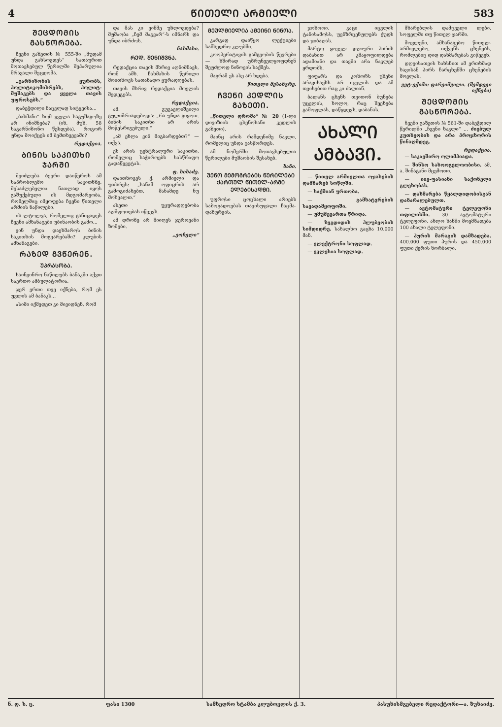4 ᲬᲘᲗᲔᲚᲘ ᲐᲠᲛᲘᲔᲚᲘ 583
ᲨᲔᲪᲓᲝᲛᲘᲡ ᲒᲐᲡᲬᲝᲠᲔᲑᲐ.
ჩვენი გაზეთის № 555-ში „მუდამ უნდა გახსოვდეს“ სათაურით მოთავსებულ წერილში შეპარულია მრავალი შეცდომა.
„გარნიზონის ყურობს, პოლიტიკომისრებს, პოლიტ- მუშაკებს და ყველა თავის უფროსებს.“
დაბეჭდილი ნაცვლად სიტყვისა...
„ბასმაჩი“ ხომ ყველა საგუშაგოზე არ ინიშნება? (იხ. მუხ. 58 საგარნიზონო წესდება). როგორ უნდა მოიქცეს იმ შემთხვევაში?
რედაქცია.
ᲑᲘᲜᲘᲡ ᲡᲐᲙᲘᲗᲮᲘ ᲯᲐᲠᲨᲘ
შეიძლება ბევრი დაიწეროს ამ საპრობლემო საკითხზე. შესაძლებელია ნათლად იყოს გაშუქებული ის მდგომარეობა, რომელშიც იმყოფება ჩვენი წითელი არმიის ნაწილები.
ის ლტოლვა, რომელიც განიცადეს ჩვენი ამხანაგები უბინაობის გამო...
ვინ უნდა დაეხმაროს ბინის საკითხის მოგვარებაში? კლუბის ამხანაგები.
ᲠᲐᲖᲔᲓ ᲒᲕᲬᲔᲠᲔᲜ.
ᲣᲞᲠᲐᲡᲝᲑᲐ.
საინჟინრო ნაწილებს ბანაკში აქვთ საერთო ამბულატორია.
ჯერ ერთი თვე იქნება, რომ ეს უვლის ამ ბანაკს...
ასიმი იქმედეთ კი მივიდნენ, რომ
და მას კი ვინმე უხლოვდება? მუშაობა „ჩემ მაგვარ“-ს იმნარს და უნდა იბრძოს.
ჩახმახი.
ᲠᲔᲓ. ᲨᲔᲜᲘᲨᲕᲜᲐ.
რედაქცია თავის მხრივ აღნიშნავს, რომ ამხ. ჩახმახის წერილი მოითხოვს სათანადო ყურადღებას.
თავის მხრივ რედაქცია მოელის შედეგებს.
რედაქცია.
ამ. გუგავლიშვილი გულიშრიადებოდა: „რა უნდა გიყოთ. ბინის საკითხი არ არის მოწესრიგებული.“
„ამ ეხლა ვინ მიგბარდებთ?“ — თქვა.
ეს არის ცენტრალური საკითხი, რომელიც საჭიროებს სასწრაფო გადაწყვეტას.
ფ. ხიხაძე.
დაითხოვეს ქ. არმიელი და უთხრეს: „სანამ ოფიცრის არ გამოგიძახებთ, მანამდე ნუ მოხვალთ.“
ასეთი უყურადღებობა აღშფოთებას იწვევს.
ამ დროზე არ მიიღეს ჯეროვანი ზომები.
„ვოჩელი“
ᲛᲔᲣᲚᲛᲘᲔᲚᲘᲐ ᲐᲛᲔᲘᲜᲘ ᲜᲘᲜᲝᲐ.
კარგად დაიწყო ლექციები სამხედრო კლუბში.
კოოპერატივის გამგეობის წევრები — ხშირად უზრუნველყოფდნენ შეუძლოდ ნინოვის საქმეს.
მაგრამ ეს ასე არ ხდება.
წითელი მესანგრე.
ᲩᲕᲔᲜᲘ ᲙᲔᲓᲚᲘᲡ ᲒᲐᲖᲔᲗᲘ.
„წითელი დროშა“ № 20 (1-ლი დივიზიის ცხენოსანი კედლის გაზეთი).
მაინც არის რამდენიმე ნაკლი, რომელიც უნდა გასწორდეს.
ამ ნომერში მოთავსებულია წერილები მუშაობის შესახებ.
ხანი.
ᲣᲔᲜᲝ ᲛᲔᲛᲝᲒᲠᲔᲑᲘᲡ ᲬᲔᲠᲘᲚᲔᲑᲘ ᲥᲐᲠᲗᲣᲚ ᲬᲘᲗᲔᲚ-ᲐᲠᲛᲘ ᲔᲚᲔᲑᲘᲡᲐᲓᲛᲘ.
უფროსი ცოცხალი არიებს საზოგადოებას თავისუფალი ჩაცმა-დახურვის.
ჯოხოოი. კაცი იცვლის ტანისამოსს, უვნზრცენულებს ქუდს და ჯიბაღას.
მარტო ყოველ დღიური პირის დაბანით არ კმაყოფილდება ადამიანი და თავში არა ნაკლებ ყრდობს.
ფიფარს და კოხორს ცხენი არავისაეხს არ იცვლის და ამ თვისებით რაც კი ძალიან.
ბალანს ცხენს თვითონ ბუნება უცვლის, ხოლო, რაც შეეხება გამოფლას, დაწყდევს, დაბანას.
ᲐᲮᲐᲚᲘ ᲐᲛᲑᲐᲕᲘ.
— წითელ არმიელთა ოჯახების დამხარებ სოწლში.
— საქმიან ურთობა.
— გამხატვრების სავადამყოფოში.
— უმუშევართა წრიდა.
— ზეგდიდის პლუბეობის სიმდიდრე. სახალხო გაცხა 10.000 მან.
— ელექტრონი სოფლად.
— ეკლესია სოფლად.
მხარებლის დამცველი ლები, სოფელში თუ წითელ ჯარში.
მოვლენი, ამხანაგებო წითელ-არმიელებო, თქვენს ცხენებს, რომლებიც დიდ დახმარებას გიწევენ.
დღეისათვის ხახსნით ამ ერთხმად ხავისან პირს ჩარცხენში ცხენების მოვლას.
ვეტ-ექიმი: ფარეიშვილი. (შემდეგი იქნება)
ᲨᲔᲪᲓᲝᲛᲘᲡ ᲒᲐᲡᲬᲝᲠᲔᲑᲐ.
ჩვენი გაზეთის № 561-ში დაბეჭდილ წერილში „ჩვენი ხაკლი“ ... ძიებულ კუთხეობის და არა პროჯხორის წინაღმდეგ.
რედაქცია.
— საკავშირო ოლიმპიადა.
— შინსო სახოოგელოობისი. ამ. ა. შინაგანი მცემოთი.
— იიე-ფასიანი საქონელი გლეხობას.
— დახმარება წყალდიდობისგან დაზარალებულთ.
— ავტომატური ტელეფონი თფილისში. 30 ავტომატური ტელეფონი, ახლო ხანში მოემზადება 100 ახალი ტელეფონი.
— პურის მარაგის დამზადება. 400.000 ფუთი პურის და 450.000 ფუთი ქერის ხორბალი.
ნ. დ. ს. ც. ფასი 1300 სამხედრო სტამბა კლუბოვლის ქ. 3. პასუხისმგებელი რედაქტორი—ა. ზუხაიძე.